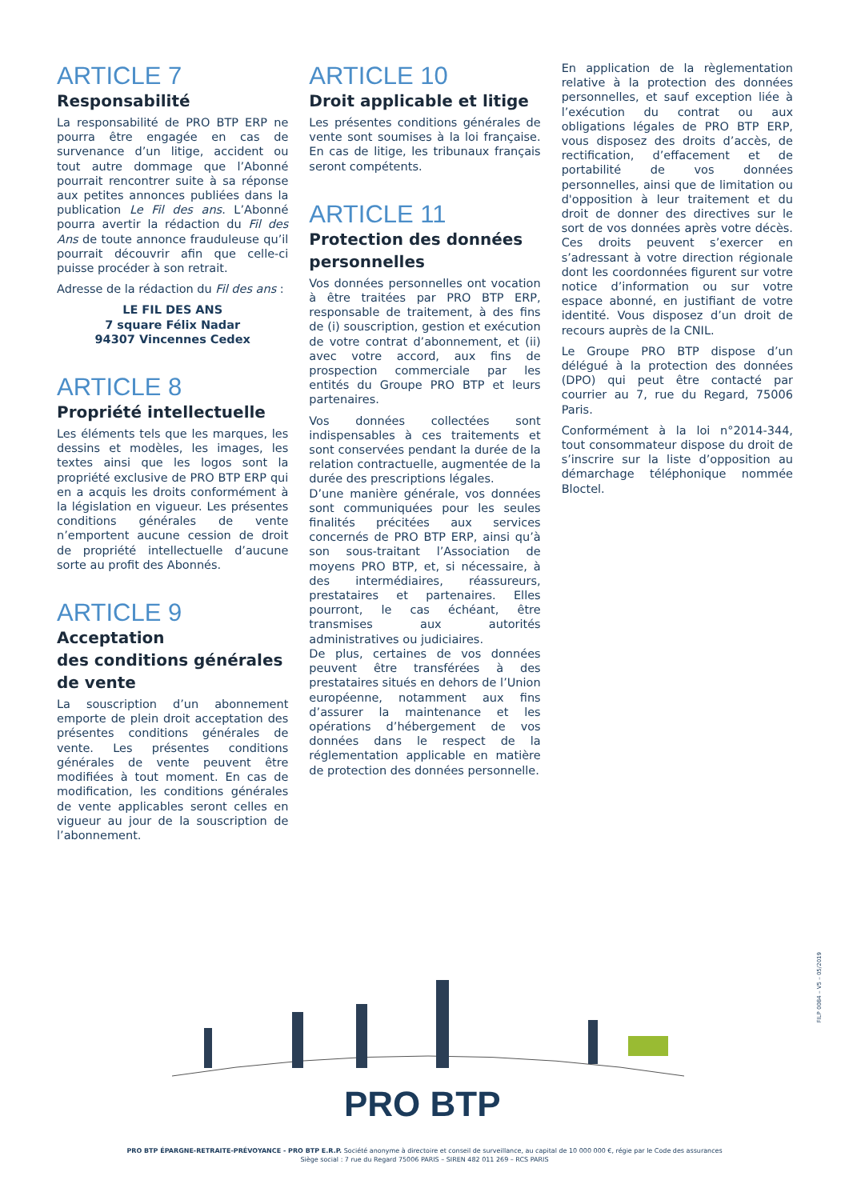ARTICLE 7
Responsabilité
La responsabilité de PRO BTP ERP ne pourra être engagée en cas de survenance d’un litige, accident ou tout autre dommage que l’Abonné pourrait rencontrer suite à sa réponse aux petites annonces publiées dans la publication Le Fil des ans. L’Abonné pourra avertir la rédaction du Fil des Ans de toute annonce frauduleuse qu’il pourrait découvrir afin que celle-ci puisse procéder à son retrait.
Adresse de la rédaction du Fil des ans :
LE FIL DES ANS
7 square Félix Nadar
94307 Vincennes Cedex
ARTICLE 8
Propriété intellectuelle
Les éléments tels que les marques, les dessins et modèles, les images, les textes ainsi que les logos sont la propriété exclusive de PRO BTP ERP qui en a acquis les droits conformément à la législation en vigueur. Les présentes conditions générales de vente n’emportent aucune cession de droit de propriété intellectuelle d’aucune sorte au profit des Abonnés.
ARTICLE 9
Acceptation
des conditions générales
de vente
La souscription d’un abonnement emporte de plein droit acceptation des présentes conditions générales de vente. Les présentes conditions générales de vente peuvent être modifiées à tout moment. En cas de modification, les conditions générales de vente applicables seront celles en vigueur au jour de la souscription de l’abonnement.
ARTICLE 10
Droit applicable et litige
Les présentes conditions générales de vente sont soumises à la loi française. En cas de litige, les tribunaux français seront compétents.
ARTICLE 11
Protection des données personnelles
Vos données personnelles ont vocation à être traitées par PRO BTP ERP, responsable de traitement, à des fins de (i) souscription, gestion et exécution de votre contrat d’abonnement, et (ii) avec votre accord, aux fins de prospection commerciale par les entités du Groupe PRO BTP et leurs partenaires.
Vos données collectées sont indispensables à ces traitements et sont conservées pendant la durée de la relation contractuelle, augmentée de la durée des prescriptions légales.
D’une manière générale, vos données sont communiquées pour les seules finalités précitées aux services concernés de PRO BTP ERP, ainsi qu’à son sous-traitant l’Association de moyens PRO BTP, et, si nécessaire, à des intermédiaires, réassureurs, prestataires et partenaires. Elles pourront, le cas échéant, être transmises aux autorités administratives ou judiciaires.
De plus, certaines de vos données peuvent être transférées à des prestataires situés en dehors de l’Union européenne, notamment aux fins d’assurer la maintenance et les opérations d’hébergement de vos données dans le respect de la réglementation applicable en matière de protection des données personnelle.
En application de la règlementation relative à la protection des données personnelles, et sauf exception liée à l’exécution du contrat ou aux obligations légales de PRO BTP ERP, vous disposez des droits d’accès, de rectification, d’effacement et de portabilité de vos données personnelles, ainsi que de limitation ou d'opposition à leur traitement et du droit de donner des directives sur le sort de vos données après votre décès. Ces droits peuvent s’exercer en s’adressant à votre direction régionale dont les coordonnées figurent sur votre notice d’information ou sur votre espace abonné, en justifiant de votre identité. Vous disposez d’un droit de recours auprès de la CNIL.
Le Groupe PRO BTP dispose d’un délégué à la protection des données (DPO) qui peut être contacté par courrier au 7, rue du Regard, 75006 Paris.
Conformément à la loi n°2014-344, tout consommateur dispose du droit de s’inscrire sur la liste d’opposition au démarchage téléphonique nommée Bloctel.
PRO BTP
FILP 0084 – V5 – 05/2019
PRO BTP ÉPARGNE-RETRAITE-PRÉVOYANCE - PRO BTP E.R.P. Société anonyme à directoire et conseil de surveillance, au capital de 10 000 000 €, régie par le Code des assurances
Siège social : 7 rue du Regard 75006 PARIS – SIREN 482 011 269 – RCS PARIS